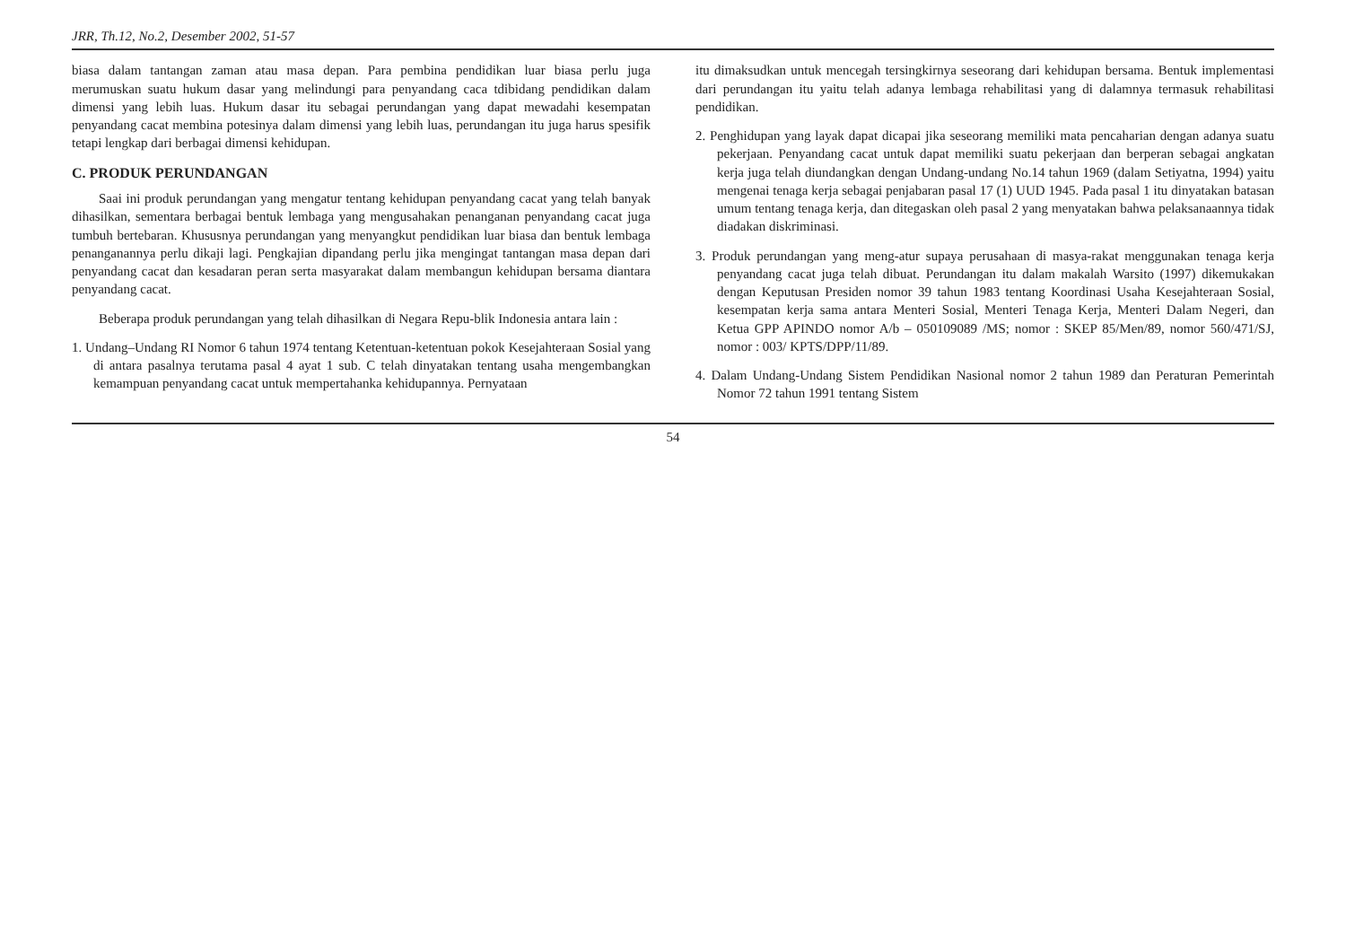JRR, Th.12, No.2, Desember 2002, 51-57
biasa dalam tantangan zaman atau masa depan. Para pembina pendidikan luar biasa perlu juga merumuskan suatu hukum dasar yang melindungi para penyandang caca tdibidang pendidikan dalam dimensi yang lebih luas. Hukum dasar itu sebagai perundangan yang dapat mewadahi kesempatan penyandang cacat membina potesinya dalam dimensi yang lebih luas, perundangan itu juga harus spesifik tetapi lengkap dari berbagai dimensi kehidupan.
C. PRODUK PERUNDANGAN
Saai ini produk perundangan yang mengatur tentang kehidupan penyandang cacat yang telah banyak dihasilkan, sementara berbagai bentuk lembaga yang mengusahakan penanganan penyandang cacat juga tumbuh bertebaran. Khususnya perundangan yang menyangkut pendidikan luar biasa dan bentuk lembaga penanganannya perlu dikaji lagi. Pengkajian dipandang perlu jika mengingat tantangan masa depan dari penyandang cacat dan kesadaran peran serta masyarakat dalam membangun kehidupan bersama diantara penyandang cacat.
Beberapa produk perundangan yang telah dihasilkan di Negara Repu-blik Indonesia antara lain :
1. Undang–Undang RI Nomor 6 tahun 1974 tentang Ketentuan-ketentuan pokok Kesejahteraan Sosial yang di antara pasalnya terutama pasal 4 ayat 1 sub. C telah dinyatakan tentang usaha mengembangkan kemampuan penyandang cacat untuk mempertahanka kehidupannya. Pernyataan
itu dimaksudkan untuk mencegah tersingkirnya seseorang dari kehidupan bersama. Bentuk implementasi dari perundangan itu yaitu telah adanya lembaga rehabilitasi yang di dalamnya termasuk rehabilitasi pendidikan.
2. Penghidupan yang layak dapat dicapai jika seseorang memiliki mata pencaharian dengan adanya suatu pekerjaan. Penyandang cacat untuk dapat memiliki suatu pekerjaan dan berperan sebagai angkatan kerja juga telah diundangkan dengan Undang-undang No.14 tahun 1969 (dalam Setiyatna, 1994) yaitu mengenai tenaga kerja sebagai penjabaran pasal 17 (1) UUD 1945. Pada pasal 1 itu dinyatakan batasan umum tentang tenaga kerja, dan ditegaskan oleh pasal 2 yang menyatakan bahwa pelaksanaannya tidak diadakan diskriminasi.
3. Produk perundangan yang meng-atur supaya perusahaan di masya-rakat menggunakan tenaga kerja penyandang cacat juga telah dibuat. Perundangan itu dalam makalah Warsito (1997) dikemukakan dengan Keputusan Presiden nomor 39 tahun 1983 tentang Koordinasi Usaha Kesejahteraan Sosial, kesempatan kerja sama antara Menteri Sosial, Menteri Tenaga Kerja, Menteri Dalam Negeri, dan Ketua GPP APINDO nomor A/b – 050109089 /MS; nomor : SKEP 85/Men/89, nomor 560/471/SJ, nomor : 003/ KPTS/DPP/11/89.
4. Dalam Undang-Undang Sistem Pendidikan Nasional nomor 2 tahun 1989 dan Peraturan Pemerintah Nomor 72 tahun 1991 tentang Sistem
54